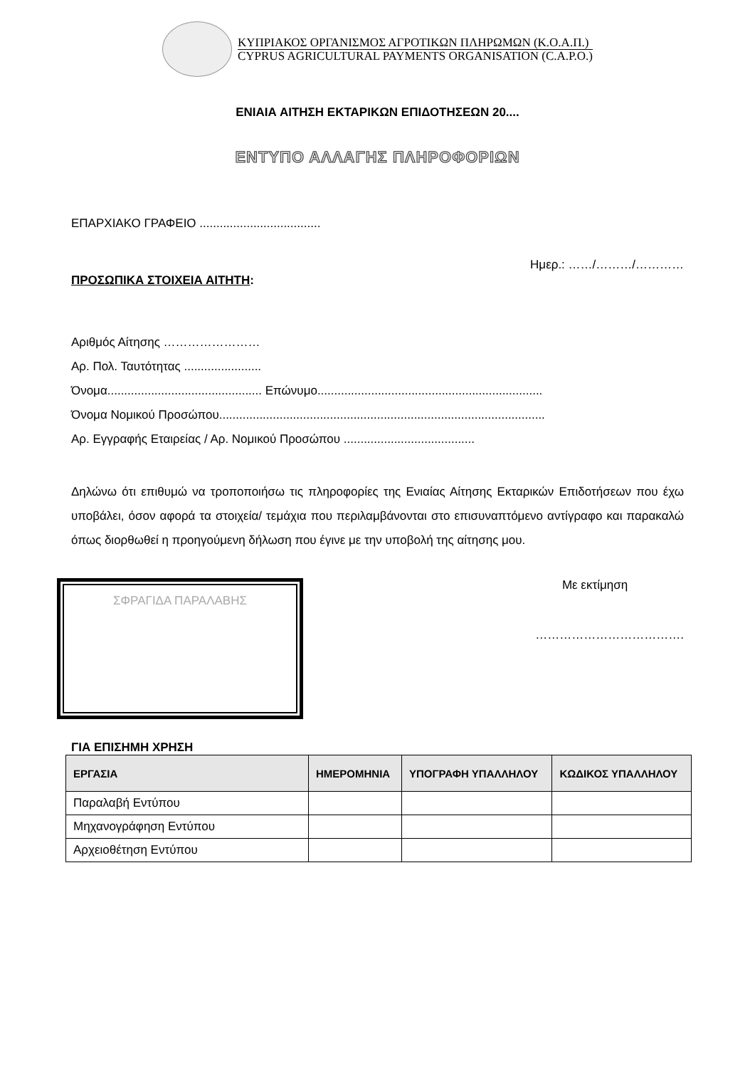ΚΥΠΡΙΑΚΟΣ ΟΡΓΑΝΙΣΜΟΣ ΑΓΡΟΤΙΚΩΝ ΠΛΗΡΩΜΩΝ (Κ.Ο.Α.Π.)
CYPRUS AGRICULTURAL PAYMENTS ORGANISATION (C.A.P.O.)
ΕΝΙΑΙΑ ΑΙΤΗΣΗ ΕΚΤΑΡΙΚΩΝ ΕΠΙΔΟΤΗΣΕΩΝ 20....
ΕΝΤΥΠΟ ΑΛΛΑΓΗΣ ΠΛΗΡΟΦΟΡΙΩΝ
ΕΠΑΡΧΙΑΚΟ ΓΡΑΦΕΙΟ ....................................
Ημερ.: ……/………/…………
ΠΡΟΣΩΠΙΚΑ ΣΤΟΙΧΕΙΑ ΑΙΤΗΤΗ:
Αριθμός Αίτησης ……………………
Αρ. Πολ. Ταυτότητας .......................
Όνομα.............................................. Επώνυμο...................................................................
Όνομα Νομικού Προσώπου.................................................................................................
Αρ. Εγγραφής Εταιρείας / Αρ. Νομικού Προσώπου .......................................
Δηλώνω ότι επιθυμώ να τροποποιήσω τις πληροφορίες της Ενιαίας Αίτησης Εκταρικών Επιδοτήσεων που έχω υποβάλει, όσον αφορά τα στοιχεία/ τεμάχια που περιλαμβάνονται στο επισυναπτόμενο αντίγραφο και παρακαλώ όπως διορθωθεί η προηγούμενη δήλωση που έγινε με την υποβολή της αίτησης μου.
ΣΦΡΑΓΙΔΑ ΠΑΡΑΛΑΒΗΣ
Με εκτίμηση
……………………………….
ΓΙΑ ΕΠΙΣΗΜΗ ΧΡΗΣΗ
| ΕΡΓΑΣΙΑ | ΗΜΕΡΟΜΗΝΙΑ | ΥΠΟΓΡΑΦΗ ΥΠΑΛΛΗΛΟΥ | ΚΩΔΙΚΟΣ ΥΠΑΛΛΗΛΟΥ |
| --- | --- | --- | --- |
| Παραλαβή Εντύπου | | | |
| Μηχανογράφηση Εντύπου | | | |
| Αρχειοθέτηση Εντύπου | | | |